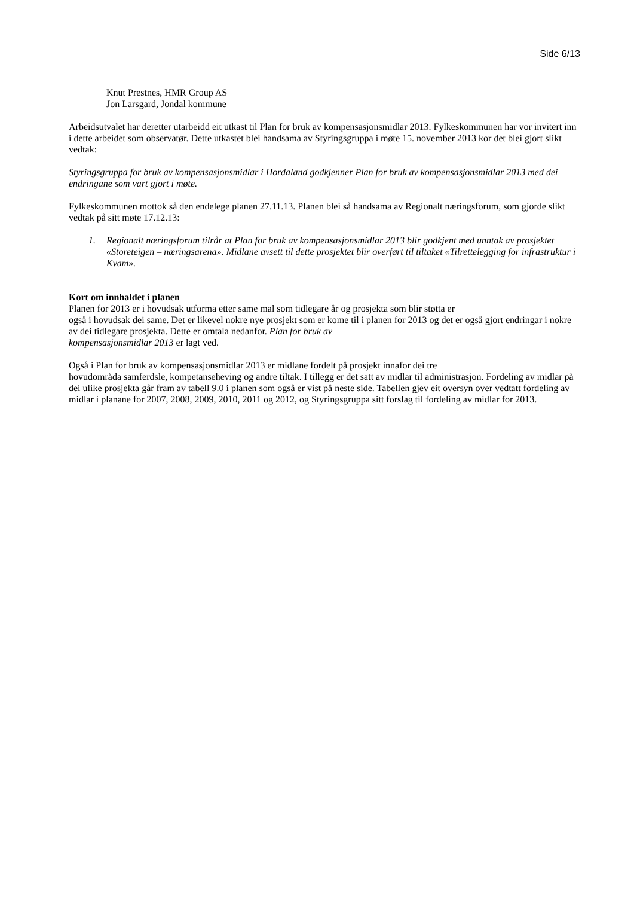Side 6/13
Knut Prestnes, HMR Group AS
Jon Larsgard, Jondal kommune
Arbeidsutvalet har deretter utarbeidd eit utkast til Plan for bruk av kompensasjonsmidlar 2013. Fylkeskommunen har vor invitert inn i dette arbeidet som observatør. Dette utkastet blei handsama av Styringsgruppa i møte 15. november 2013 kor det blei gjort slikt vedtak:
Styringsgruppa for bruk av kompensasjonsmidlar i Hordaland godkjenner Plan for bruk av kompensasjonsmidlar 2013 med dei endringane som vart gjort i møte.
Fylkeskommunen mottok så den endelege planen 27.11.13. Planen blei så handsama av Regionalt næringsforum, som gjorde slikt vedtak på sitt møte 17.12.13:
1. Regionalt næringsforum tilrår at Plan for bruk av kompensasjonsmidlar 2013 blir godkjent med unntak av prosjektet «Storeteigen – næringsarena». Midlane avsett til dette prosjektet blir overført til tiltaket «Tilrettelegging for infrastruktur i Kvam».
Kort om innhaldet i planen
Planen for 2013 er i hovudsak utforma etter same mal som tidlegare år og prosjekta som blir støtta er
også i hovudsak dei same. Det er likevel nokre nye prosjekt som er kome til i planen for 2013 og det er også gjort endringar i nokre av dei tidlegare prosjekta. Dette er omtala nedanfor. Plan for bruk av
kompensasjonsmidlar 2013 er lagt ved.
Også i Plan for bruk av kompensasjonsmidlar 2013 er midlane fordelt på prosjekt innafor dei tre
hovudområda samferdsle, kompetanseheving og andre tiltak. I tillegg er det satt av midlar til administrasjon. Fordeling av midlar på dei ulike prosjekta går fram av tabell 9.0 i planen som også er vist på neste side. Tabellen gjev eit oversyn over vedtatt fordeling av midlar i planane for 2007, 2008, 2009, 2010, 2011 og 2012, og Styringsgruppa sitt forslag til fordeling av midlar for 2013.